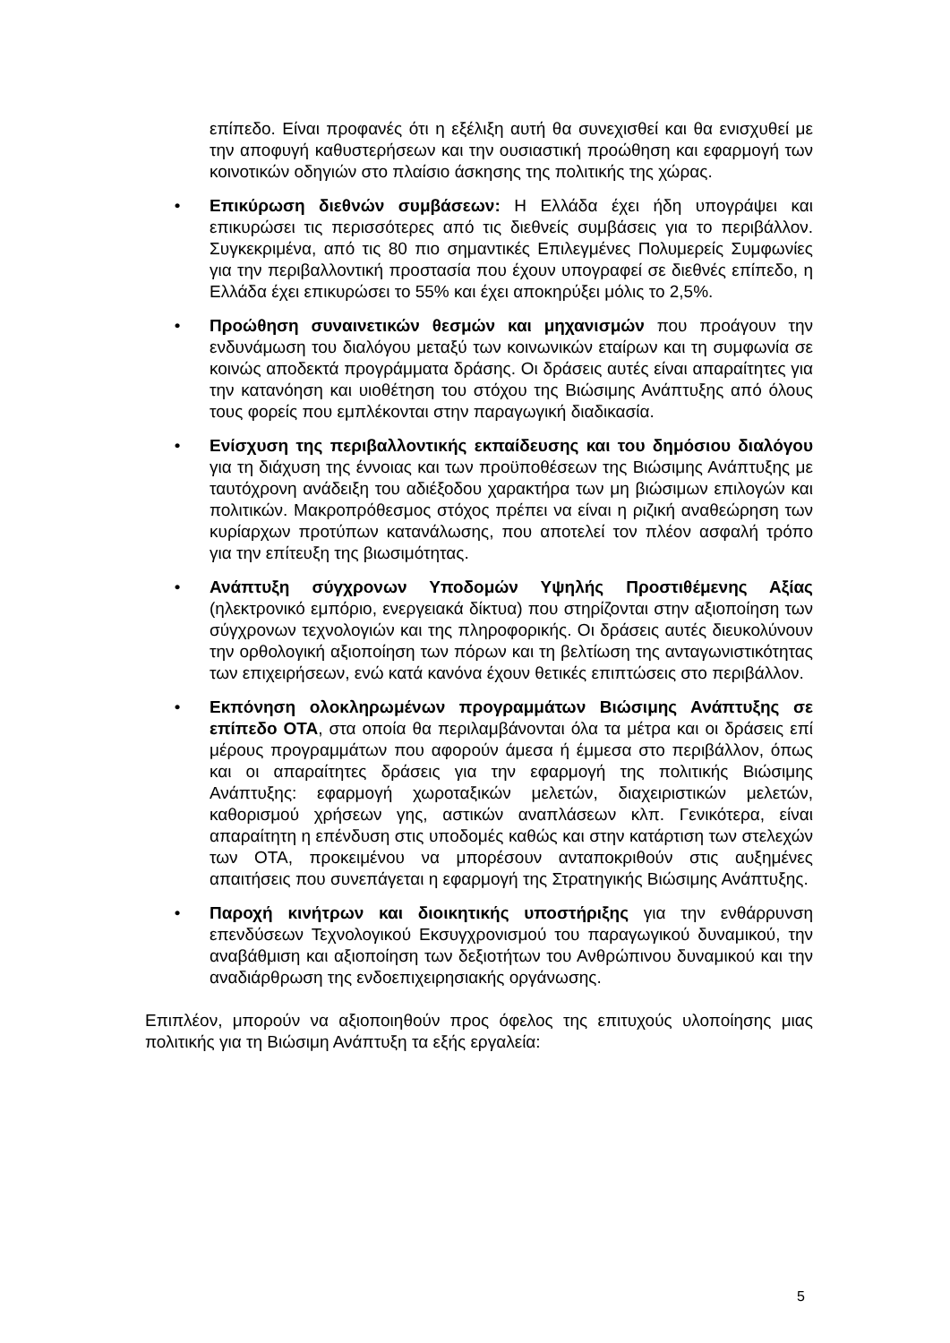επίπεδο. Είναι προφανές ότι η εξέλιξη αυτή θα συνεχισθεί και θα ενισχυθεί με την αποφυγή καθυστερήσεων και την ουσιαστική προώθηση και εφαρμογή των κοινοτικών οδηγιών στο πλαίσιο άσκησης της πολιτικής της χώρας.
• Επικύρωση διεθνών συμβάσεων: Η Ελλάδα έχει ήδη υπογράψει και επικυρώσει τις περισσότερες από τις διεθνείς συμβάσεις για το περιβάλλον. Συγκεκριμένα, από τις 80 πιο σημαντικές Επιλεγμένες Πολυμερείς Συμφωνίες για την περιβαλλοντική προστασία που έχουν υπογραφεί σε διεθνές επίπεδο, η Ελλάδα έχει επικυρώσει το 55% και έχει αποκηρύξει μόλις το 2,5%.
• Προώθηση συναινετικών θεσμών και μηχανισμών που προάγουν την ενδυνάμωση του διαλόγου μεταξύ των κοινωνικών εταίρων και τη συμφωνία σε κοινώς αποδεκτά προγράμματα δράσης. Οι δράσεις αυτές είναι απαραίτητες για την κατανόηση και υιοθέτηση του στόχου της Βιώσιμης Ανάπτυξης από όλους τους φορείς που εμπλέκονται στην παραγωγική διαδικασία.
• Ενίσχυση της περιβαλλοντικής εκπαίδευσης και του δημόσιου διαλόγου για τη διάχυση της έννοιας και των προϋποθέσεων της Βιώσιμης Ανάπτυξης με ταυτόχρονη ανάδειξη του αδιέξοδου χαρακτήρα των μη βιώσιμων επιλογών και πολιτικών. Μακροπρόθεσμος στόχος πρέπει να είναι η ριζική αναθεώρηση των κυρίαρχων προτύπων κατανάλωσης, που αποτελεί τον πλέον ασφαλή τρόπο για την επίτευξη της βιωσιμότητας.
• Ανάπτυξη σύγχρονων Υποδομών Υψηλής Προστιθέμενης Αξίας (ηλεκτρονικό εμπόριο, ενεργειακά δίκτυα) που στηρίζονται στην αξιοποίηση των σύγχρονων τεχνολογιών και της πληροφορικής. Οι δράσεις αυτές διευκολύνουν την ορθολογική αξιοποίηση των πόρων και τη βελτίωση της ανταγωνιστικότητας των επιχειρήσεων, ενώ κατά κανόνα έχουν θετικές επιπτώσεις στο περιβάλλον.
• Εκπόνηση ολοκληρωμένων προγραμμάτων Βιώσιμης Ανάπτυξης σε επίπεδο ΟΤΑ, στα οποία θα περιλαμβάνονται όλα τα μέτρα και οι δράσεις επί μέρους προγραμμάτων που αφορούν άμεσα ή έμμεσα στο περιβάλλον, όπως και οι απαραίτητες δράσεις για την εφαρμογή της πολιτικής Βιώσιμης Ανάπτυξης: εφαρμογή χωροταξικών μελετών, διαχειριστικών μελετών, καθορισμού χρήσεων γης, αστικών αναπλάσεων κλπ. Γενικότερα, είναι απαραίτητη η επένδυση στις υποδομές καθώς και στην κατάρτιση των στελεχών των ΟΤΑ, προκειμένου να μπορέσουν ανταποκριθούν στις αυξημένες απαιτήσεις που συνεπάγεται η εφαρμογή της Στρατηγικής Βιώσιμης Ανάπτυξης.
• Παροχή κινήτρων και διοικητικής υποστήριξης για την ενθάρρυνση επενδύσεων Τεχνολογικού Εκσυγχρονισμού του παραγωγικού δυναμικού, την αναβάθμιση και αξιοποίηση των δεξιοτήτων του Ανθρώπινου δυναμικού και την αναδιάρθρωση της ενδοεπιχειρησιακής οργάνωσης.
Επιπλέον, μπορούν να αξιοποιηθούν προς όφελος της επιτυχούς υλοποίησης μιας πολιτικής για τη Βιώσιμη Ανάπτυξη τα εξής εργαλεία:
5